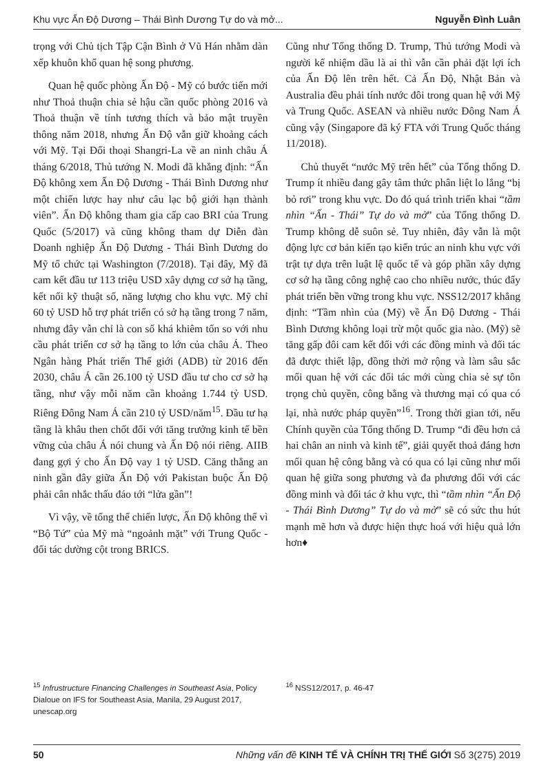Khu vực Ấn Độ Dương – Thái Bình Dương Tự do và mở... Nguyễn Đình Luân
trọng với Chủ tịch Tập Cận Bình ở Vũ Hán nhằm dàn xếp khuôn khổ quan hệ song phương.
Quan hệ quốc phòng Ấn Độ - Mỹ có bước tiến mới như Thoả thuận chia sẻ hậu cần quốc phòng 2016 và Thoả thuận về tính tương thích và bảo mật truyền thông năm 2018, nhưng Ấn Độ vẫn giữ khoảng cách với Mỹ. Tại Đối thoại Shangri-La về an ninh châu Á tháng 6/2018, Thủ tướng N. Modi đã khẳng định: “Ấn Độ không xem Ấn Độ Dương - Thái Bình Dương như một chiến lược hay như câu lạc bộ giới hạn thành viên”. Ấn Độ không tham gia cấp cao BRI của Trung Quốc (5/2017) và cũng không tham dự Diễn đàn Doanh nghiệp Ấn Độ Dương - Thái Bình Dương do Mỹ tổ chức tại Washington (7/2018). Tại đây, Mỹ đã cam kết đầu tư 113 triệu USD xây dựng cơ sở hạ tầng, kết nối kỹ thuật số, năng lượng cho khu vực. Mỹ chỉ 60 tỷ USD hỗ trợ phát triển có sở hạ tầng trong 7 năm, nhưng đây vẫn chỉ là con số khá khiêm tốn so với nhu cầu phát triển cơ sở hạ tầng to lớn của châu Á. Theo Ngân hàng Phát triển Thế giới (ADB) từ 2016 đến 2030, châu Á cần 26.100 tỷ USD đầu tư cho cơ sở hạ tầng, như vậy mỗi năm cần khoảng 1.744 tỷ USD. Riêng Đông Nam Á cần 210 tỷ USD/năm<sup>15</sup>. Đầu tư hạ tầng là khâu then chốt đối với tăng trưởng kinh tế bền vững của châu Á nói chung và Ấn Độ nói riêng. AIIB đang gợi ý cho Ấn Độ vay 1 tỷ USD. Căng thẳng an ninh gần đây giữa Ấn Độ với Pakistan buộc Ấn Độ phải cân nhắc thấu đáo tới “lửa gần”!
Vì vậy, về tổng thể chiến lược, Ấn Độ không thể vì “Bộ Tứ” của Mỹ mà “ngoảnh mặt” với Trung Quốc - đối tác dường cột trong BRICS.
Cũng như Tổng thống D. Trump, Thủ tướng Modi và người kế nhiệm dầu là ai thì vẫn cần phải đặt lợi ích của Ấn Độ lên trên hết. Cả Ấn Độ, Nhật Bản và Australia đều phải tính nước đôi trong quan hệ với Mỹ và Trung Quốc. ASEAN và nhiều nước Đông Nam Á cũng vậy (Singapore đã ký FTA với Trung Quốc tháng 11/2018).
Chủ thuyết “nước Mỹ trên hết” của Tổng thống D. Trump ít nhiều đang gây tâm thức phân liệt lo lắng “bị bỏ rơi” trong khu vực. Do đó quá trình triển khai “tầm nhìn “Ấn - Thái” Tự do và mở” của Tổng thống D. Trump không dễ suôn sẻ. Tuy nhiên, đây vẫn là một động lực cơ bản kiến tạo kiến trúc an ninh khu vực với trật tự dựa trên luật lệ quốc tế và góp phần xây dựng cơ sở hạ tầng công nghệ cao cho nhiều nước, thúc đẩy phát triển bền vững trong khu vực. NSS12/2017 khẳng định: “Tầm nhìn của (Mỹ) về Ấn Độ Dương - Thái Bình Dương không loại trừ một quốc gia nào. (Mỹ) sẽ tăng gấp đôi cam kết đối với các đồng minh và đối tác đã được thiết lập, đồng thời mở rộng và làm sâu sắc mối quan hệ với các đối tác mới cùng chia sẻ sự tôn trọng chủ quyền, công bằng và thương mại có qua có lại, nhà nước pháp quyền”<sup>16</sup>. Trong thời gian tới, nếu Chính quyền của Tổng thống D. Trump “đi đều hơn cả hai chân an ninh và kinh tế”, giải quyết thoả đáng hơn mối quan hệ công bằng và có qua có lại cũng như mối quan hệ giữa song phương và đa phương đối với các đồng minh và đối tác ở khu vực, thì “tầm nhìn “Ấn Độ - Thái Bình Dương” Tự do và mở” sẽ có sức thu hút mạnh mẽ hơn và được hiện thực hoá với hiệu quả lớn hơn♦
<sup>15</sup> Infrustructure Financing Challenges in Southeast Asia, Policy Dialoue on IFS for Southeast Asia, Manila, 29 August 2017, unescap.org
<sup>16</sup> NSS12/2017, p. 46-47
50 Những vấn đề KINH TẾ VÀ CHÍNH TRỊ THẾ GIỚI Số 3(275) 2019